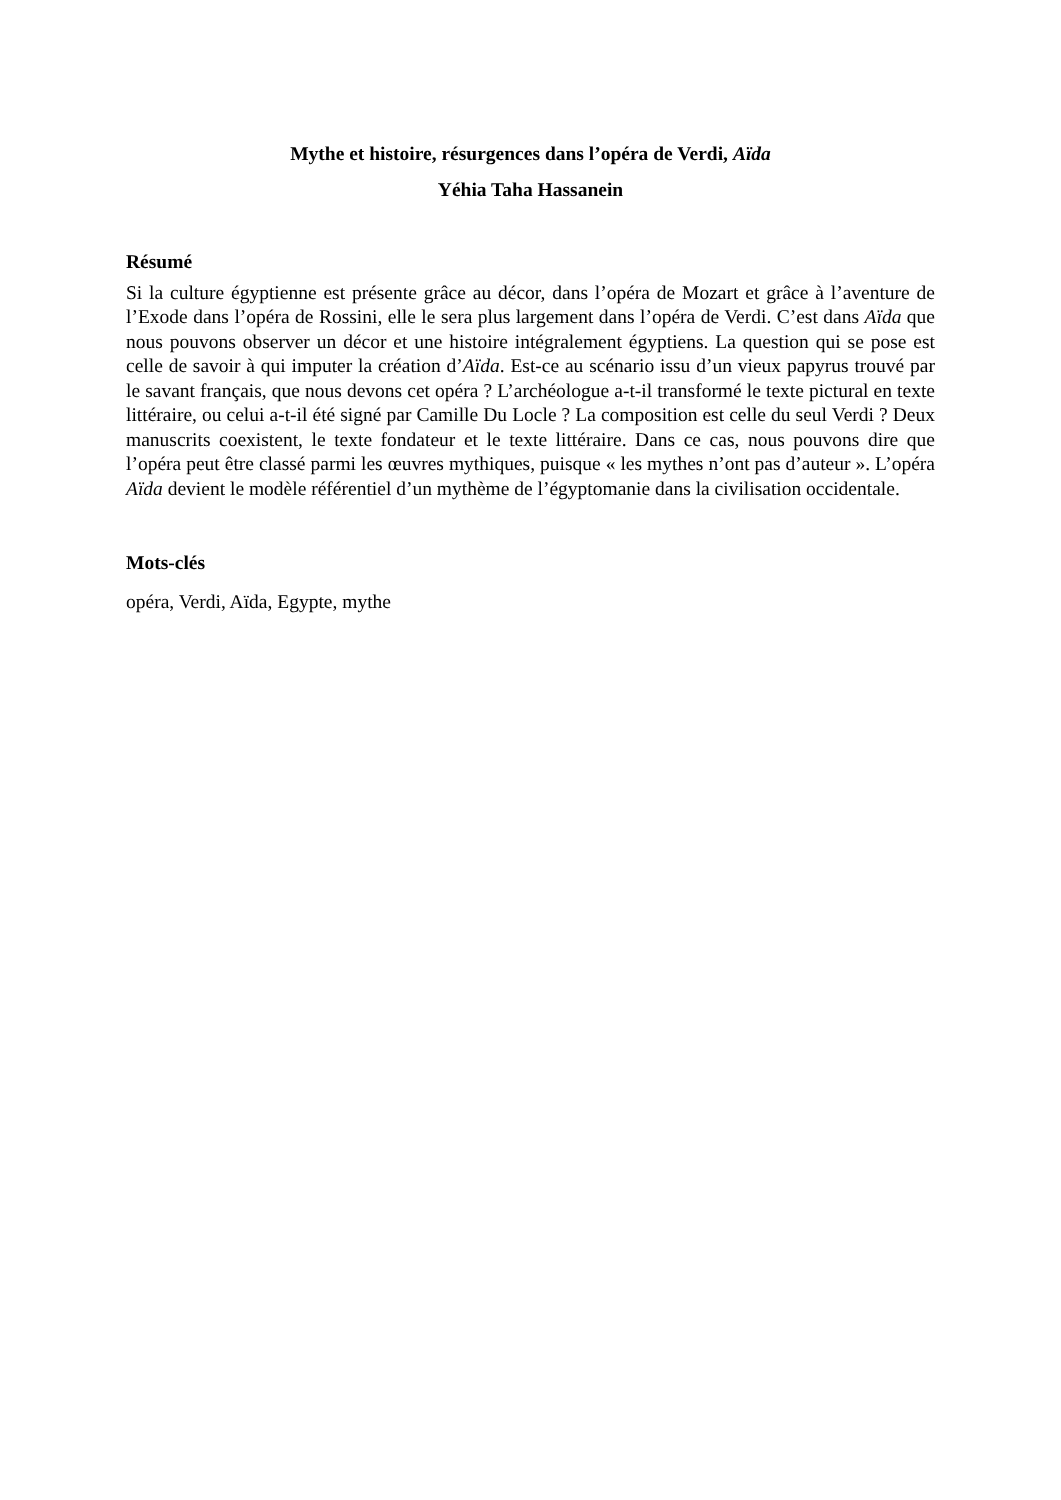Mythe et histoire, résurgences dans l’opéra de Verdi, Aïda
Yéhia Taha Hassanein
Résumé
Si la culture égyptienne est présente grâce au décor, dans l’opéra de Mozart et grâce à l’aventure de l’Exode dans l’opéra de Rossini, elle le sera plus largement dans l’opéra de Verdi. C’est dans Aïda que nous pouvons observer un décor et une histoire intégralement égyptiens. La question qui se pose est celle de savoir à qui imputer la création d’Aïda. Est-ce au scénario issu d’un vieux papyrus trouvé par le savant français, que nous devons cet opéra ? L’archéologue a-t-il transformé le texte pictural en texte littéraire, ou celui a-t-il été signé par Camille Du Locle ? La composition est celle du seul Verdi ? Deux manuscrits coexistent, le texte fondateur et le texte littéraire. Dans ce cas, nous pouvons dire que l’opéra peut être classé parmi les œuvres mythiques, puisque « les mythes n’ont pas d’auteur ». L’opéra Aïda devient le modèle référentiel d’un mythème de l’égyptomanie dans la civilisation occidentale.
Mots-clés
opéra, Verdi, Aïda, Egypte, mythe